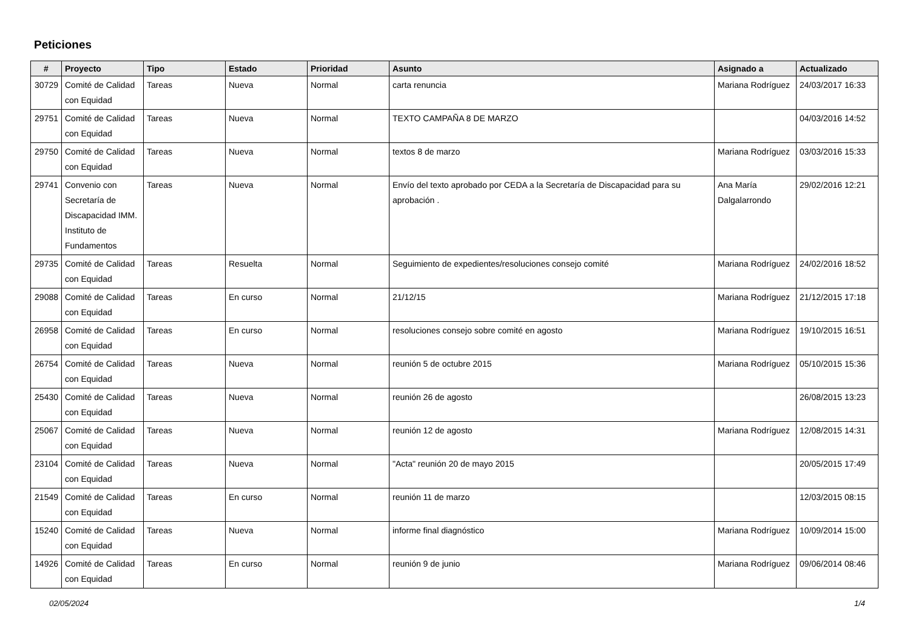Peticiones
| # | Proyecto | Tipo | Estado | Prioridad | Asunto | Asignado a | Actualizado |
| --- | --- | --- | --- | --- | --- | --- | --- |
| 30729 | Comité de Calidad con Equidad | Tareas | Nueva | Normal | carta renuncia | Mariana Rodríguez | 24/03/2017 16:33 |
| 29751 | Comité de Calidad con Equidad | Tareas | Nueva | Normal | TEXTO CAMPAÑA 8 DE MARZO | | 04/03/2016 14:52 |
| 29750 | Comité de Calidad con Equidad | Tareas | Nueva | Normal | textos 8 de marzo | Mariana Rodríguez | 03/03/2016 15:33 |
| 29741 | Convenio con Secretaría de Discapacidad IMM. Instituto de Fundamentos | Tareas | Nueva | Normal | Envío del texto aprobado por CEDA a la Secretaría de Discapacidad para su aprobación . | Ana María Dalgalarrondo | 29/02/2016 12:21 |
| 29735 | Comité de Calidad con Equidad | Tareas | Resuelta | Normal | Seguimiento de expedientes/resoluciones consejo comité | Mariana Rodríguez | 24/02/2016 18:52 |
| 29088 | Comité de Calidad con Equidad | Tareas | En curso | Normal | 21/12/15 | Mariana Rodríguez | 21/12/2015 17:18 |
| 26958 | Comité de Calidad con Equidad | Tareas | En curso | Normal | resoluciones consejo sobre comité en agosto | Mariana Rodríguez | 19/10/2015 16:51 |
| 26754 | Comité de Calidad con Equidad | Tareas | Nueva | Normal | reunión 5 de octubre 2015 | Mariana Rodríguez | 05/10/2015 15:36 |
| 25430 | Comité de Calidad con Equidad | Tareas | Nueva | Normal | reunión 26 de agosto | | 26/08/2015 13:23 |
| 25067 | Comité de Calidad con Equidad | Tareas | Nueva | Normal | reunión 12 de agosto | Mariana Rodríguez | 12/08/2015 14:31 |
| 23104 | Comité de Calidad con Equidad | Tareas | Nueva | Normal | "Acta" reunión 20 de mayo 2015 | | 20/05/2015 17:49 |
| 21549 | Comité de Calidad con Equidad | Tareas | En curso | Normal | reunión 11 de marzo | | 12/03/2015 08:15 |
| 15240 | Comité de Calidad con Equidad | Tareas | Nueva | Normal | informe final diagnóstico | Mariana Rodríguez | 10/09/2014 15:00 |
| 14926 | Comité de Calidad con Equidad | Tareas | En curso | Normal | reunión 9 de junio | Mariana Rodríguez | 09/06/2014 08:46 |
02/05/2024 1/4